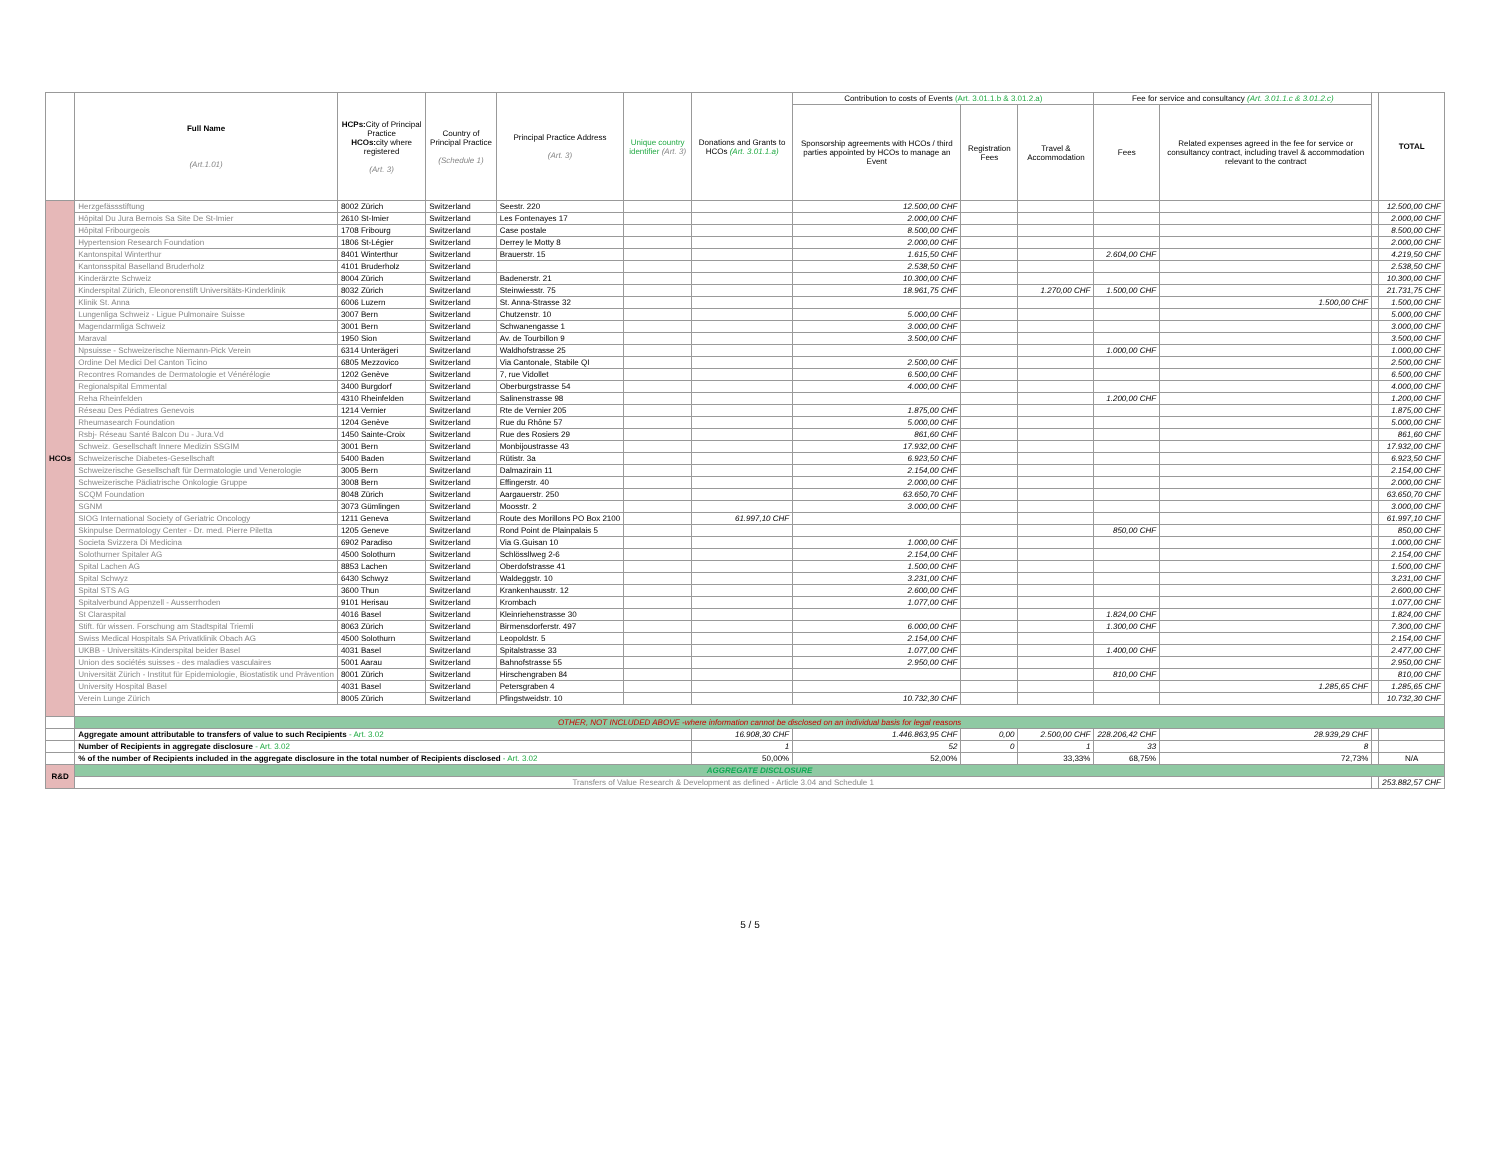| | Full Name (Art.1.01) | HCPs: City of Principal Practice HCOs: city where registered (Art. 3) | Country of Principal Practice (Schedule 1) | Principal Practice Address (Art. 3) | Unique country identifier (Art. 3) | Donations and Grants to HCOs (Art. 3.01.1.a) | Contribution to costs of Events (Art. 3.01.1.b & 3.01.2.a) | | | Fee for service and consultancy (Art. 3.01.1.c & 3.01.2.c) | | | TOTAL |
| --- | --- | --- | --- | --- | --- | --- | --- | --- | --- | --- | --- | --- | --- |
| | | | | | | | Sponsorship agreements with HCOs / third parties appointed by HCOs to manage an Event | Registration Fees | Travel & Accommodation | Fees | Related expenses agreed in the fee for service or consultancy contract, including travel & accommodation relevant to the contract | | |
| HCOs | Herzgefässstiftung | 8002 Zürich | Switzerland | Seestr. 220 | | | 12.500,00 CHF | | | | | | 12.500,00 CHF |
| | Hôpital Du Jura Bernois Sa Site De St-Imier | 2610 St-Imier | Switzerland | Les Fontenayes 17 | | | 2.000,00 CHF | | | | | | 2.000,00 CHF |
| | Hôpital Fribourgeois | 1708 Fribourg | Switzerland | Case postale | | | 8.500,00 CHF | | | | | | 8.500,00 CHF |
| | Hypertension Research Foundation | 1806 St-Légier | Switzerland | Derrey le Motty 8 | | | 2.000,00 CHF | | | | | | 2.000,00 CHF |
| | Kantonspital Winterthur | 8401 Winterthur | Switzerland | Brauerstr. 15 | | | 1.615,50 CHF | | | 2.604,00 CHF | | | 4.219,50 CHF |
| | Kantonsspital Baselland Bruderholz | 4101 Bruderholz | Switzerland | | | | 2.538,50 CHF | | | | | | 2.538,50 CHF |
| | Kinderärzte Schweiz | 8004 Zürich | Switzerland | Badenerstr. 21 | | | 10.300,00 CHF | | | | | | 10.300,00 CHF |
| | Kinderspital Zürich, Eleonorenstift Universitäts-Kinderklinik | 8032 Zürich | Switzerland | Steinwiesstr. 75 | | | 18.961,75 CHF | | 1.270,00 CHF | 1.500,00 CHF | | | 21.731,75 CHF |
| | Klinik St. Anna | 6006 Luzern | Switzerland | St. Anna-Strasse 32 | | | | | | | 1.500,00 CHF | | 1.500,00 CHF |
| | Lungenliga Schweiz - Ligue Pulmonaire Suisse | 3007 Bern | Switzerland | Chutzenstr. 10 | | | 5.000,00 CHF | | | | | | 5.000,00 CHF |
| | Magendarmliga Schweiz | 3001 Bern | Switzerland | Schwanengasse 1 | | | 3.000,00 CHF | | | | | | 3.000,00 CHF |
| | Maraval | 1950 Sion | Switzerland | Av. de Tourbillon 9 | | | 3.500,00 CHF | | | | | | 3.500,00 CHF |
| | Npsuisse - Schweizerische Niemann-Pick Verein | 6314 Unterägeri | Switzerland | Waldhofstrasse 25 | | | | | | 1.000,00 CHF | | | 1.000,00 CHF |
| | Ordine Del Medici Del Canton Ticino | 6805 Mezzovico | Switzerland | Via Cantonale, Stabile QI | | | 2.500,00 CHF | | | | | | 2.500,00 CHF |
| | Recontres Romandes de Dermatologie et Vénérélogie | 1202 Genève | Switzerland | 7, rue Vidollet | | | 6.500,00 CHF | | | | | | 6.500,00 CHF |
| | Regionalspital Emmental | 3400 Burgdorf | Switzerland | Oberburgstrasse 54 | | | 4.000,00 CHF | | | | | | 4.000,00 CHF |
| | Reha Rheinfelden | 4310 Rheinfelden | Switzerland | Salinenstrasse 98 | | | | | | 1.200,00 CHF | | | 1.200,00 CHF |
| | Réseau Des Pédiatres Genevois | 1214 Vernier | Switzerland | Rte de Vernier 205 | | | 1.875,00 CHF | | | | | | 1.875,00 CHF |
| | Rheumasearch Foundation | 1204 Genève | Switzerland | Rue du Rhône 57 | | | 5.000,00 CHF | | | | | | 5.000,00 CHF |
| | Rsbj- Réseau Santé Balcon Du - Jura.Vd | 1450 Sainte-Croix | Switzerland | Rue des Rosiers 29 | | | 861,60 CHF | | | | | | 861,60 CHF |
| | Schweiz. Gesellschaft Innere Medizin SSGIM | 3001 Bern | Switzerland | Monbijoustrasse 43 | | | 17.932,00 CHF | | | | | | 17.932,00 CHF |
| | Schweizerische Diabetes-Gesellschaft | 5400 Baden | Switzerland | Rütistr. 3a | | | 6.923,50 CHF | | | | | | 6.923,50 CHF |
| | Schweizerische Gesellschaft für Dermatologie und Venerologie | 3005 Bern | Switzerland | Dalmazirain 11 | | | 2.154,00 CHF | | | | | | 2.154,00 CHF |
| | Schweizerische Pädiatrische Onkologie Gruppe | 3008 Bern | Switzerland | Effingerstr. 40 | | | 2.000,00 CHF | | | | | | 2.000,00 CHF |
| | SCQM Foundation | 8048 Zürich | Switzerland | Aargauerstr. 250 | | | 63.650,70 CHF | | | | | | 63.650,70 CHF |
| | SGNM | 3073 Gümlingen | Switzerland | Moosstr. 2 | | | 3.000,00 CHF | | | | | | 3.000,00 CHF |
| | SIOG International Society of Geriatric Oncology | 1211 Geneva | Switzerland | Route des Morillons PO Box 2100 | | 61.997,10 CHF | | | | | | | 61.997,10 CHF |
| | Skinpulse Dermatology Center - Dr. med. Pierre Piletta | 1205 Geneve | Switzerland | Rond Point de Plainpalais 5 | | | | | | 850,00 CHF | | | 850,00 CHF |
| | Societa Svizzera Di Medicina | 6902 Paradiso | Switzerland | Via G.Guisan 10 | | | 1.000,00 CHF | | | | | | 1.000,00 CHF |
| | Solothurner Spitaler AG | 4500 Solothurn | Switzerland | Schlössllweg 2-6 | | | 2.154,00 CHF | | | | | | 2.154,00 CHF |
| | Spital Lachen AG | 8853 Lachen | Switzerland | Oberdofstrasse 41 | | | 1.500,00 CHF | | | | | | 1.500,00 CHF |
| | Spital Schwyz | 6430 Schwyz | Switzerland | Waldeggstr. 10 | | | 3.231,00 CHF | | | | | | 3.231,00 CHF |
| | Spital STS AG | 3600 Thun | Switzerland | Krankenhausstr. 12 | | | 2.600,00 CHF | | | | | | 2.600,00 CHF |
| | Spitalverbund Appenzell - Ausserrhoden | 9101 Herisau | Switzerland | Krombach | | | 1.077,00 CHF | | | | | | 1.077,00 CHF |
| | St Claraspital | 4016 Basel | Switzerland | Kleinriehenstrasse 30 | | | | | | 1.824,00 CHF | | | 1.824,00 CHF |
| | Stift. für wissen. Forschung am Stadtspital Triemli | 8063 Zürich | Switzerland | Birmensdorferstr. 497 | | | 6.000,00 CHF | | | 1.300,00 CHF | | | 7.300,00 CHF |
| | Swiss Medical Hospitals SA Privatklinik Obach AG | 4500 Solothurn | Switzerland | Leopoldstr. 5 | | | 2.154,00 CHF | | | | | | 2.154,00 CHF |
| | UKBB - Universitäts-Kinderspital beider Basel | 4031 Basel | Switzerland | Spitalstrasse 33 | | | 1.077,00 CHF | | | 1.400,00 CHF | | | 2.477,00 CHF |
| | Union des sociétés suisses - des maladies vasculaires | 5001 Aarau | Switzerland | Bahnofstrasse 55 | | | 2.950,00 CHF | | | | | | 2.950,00 CHF |
| | Universität Zürich - Institut für Epidemiologie, Biostatistik und Prävention | 8001 Zürich | Switzerland | Hirschengraben 84 | | | | | | 810,00 CHF | | | 810,00 CHF |
| | University Hospital Basel | 4031 Basel | Switzerland | Petersgraben 4 | | | | | | | 1.285,65 CHF | | 1.285,65 CHF |
| | Verein Lunge Zürich | 8005 Zürich | Switzerland | Pfingstweidstr. 10 | | | 10.732,30 CHF | | | | | | 10.732,30 CHF |
| | OTHER, NOT INCLUDED ABOVE -where information cannot be disclosed on an individual basis for legal reasons | | | | | | | | | | | | |
| | Aggregate amount attributable to transfers of value to such Recipients - Art. 3.02 | | | | | 16.908,30 CHF | 1.446.863,95 CHF | 0,00 | 2.500,00 CHF | 228.206,42 CHF | 28.939,29 CHF | | |
| | Number of Recipients in aggregate disclosure - Art. 3.02 | | | | | 1 | 52 | 0 | 1 | 33 | 8 | | |
| | % of the number of Recipients included in the aggregate disclosure in the total number of Recipients disclosed - Art. 3.02 | | | | | 50,00% | 52,00% | | 33,33% | 68,75% | 72,73% | | N/A |
| R&D | AGGREGATE DISCLOSURE | | | | | | | | | | | | |
| | Transfers of Value Research & Development as defined - Article 3.04 and Schedule 1 | | | | | | | | | | | | 253.882,57 CHF |
5 / 5